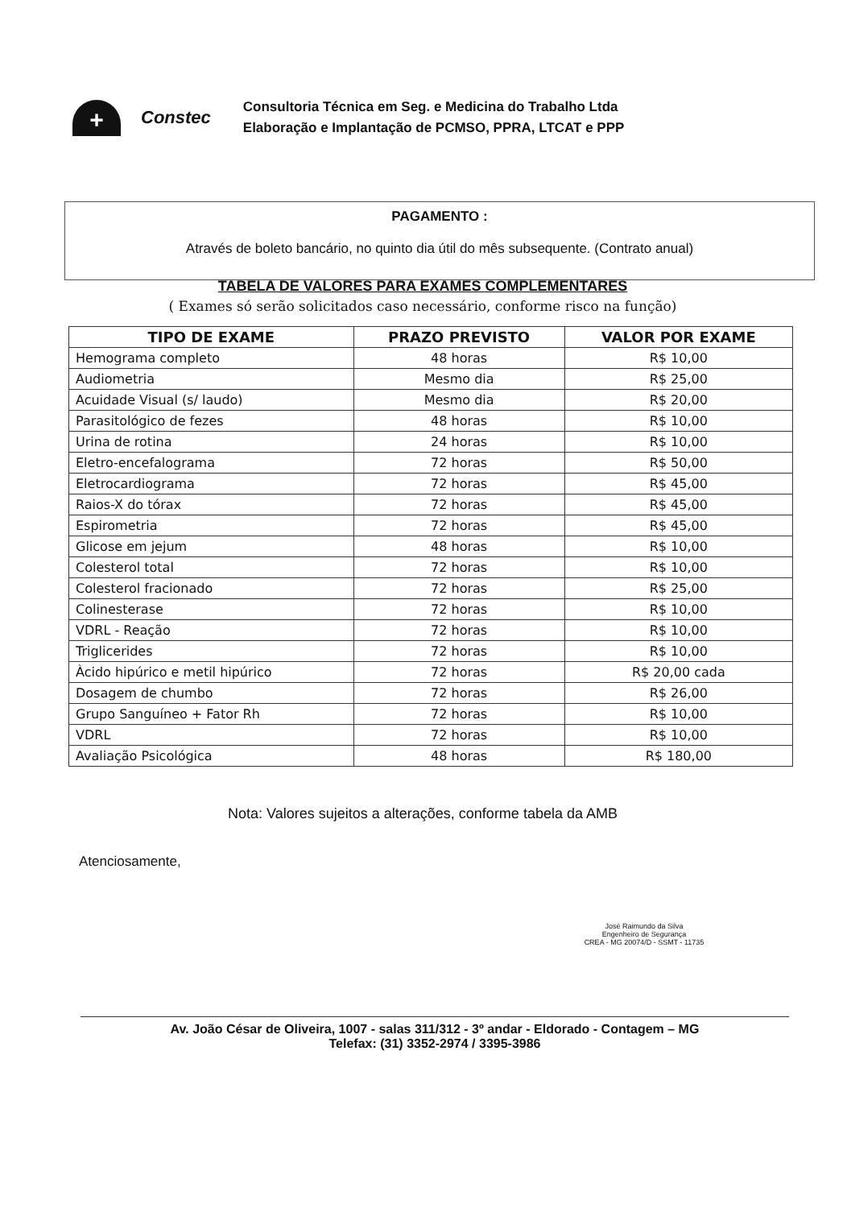+
Constec
Consultoria Técnica em Seg. e Medicina do Trabalho Ltda
Elaboração e Implantação de PCMSO, PPRA, LTCAT e PPP
PAGAMENTO :
Através de boleto bancário, no quinto dia útil do mês subsequente. (Contrato anual)
TABELA DE VALORES PARA EXAMES COMPLEMENTARES
( Exames só serão solicitados caso necessário, conforme risco na função)
| TIPO DE EXAME | PRAZO PREVISTO | VALOR POR EXAME |
| --- | --- | --- |
| Hemograma completo | 48 horas | R$ 10,00 |
| Audiometria | Mesmo dia | R$ 25,00 |
| Acuidade Visual (s/ laudo) | Mesmo dia | R$ 20,00 |
| Parasitológico de fezes | 48 horas | R$ 10,00 |
| Urina de rotina | 24 horas | R$ 10,00 |
| Eletro-encefalograma | 72 horas | R$ 50,00 |
| Eletrocardiograma | 72 horas | R$ 45,00 |
| Raios-X do tórax | 72 horas | R$ 45,00 |
| Espirometria | 72 horas | R$ 45,00 |
| Glicose em jejum | 48 horas | R$ 10,00 |
| Colesterol total | 72 horas | R$ 10,00 |
| Colesterol fracionado | 72 horas | R$ 25,00 |
| Colinesterase | 72 horas | R$ 10,00 |
| VDRL - Reação | 72 horas | R$ 10,00 |
| Triglicerides | 72 horas | R$ 10,00 |
| Àcido hipúrico e metil hipúrico | 72 horas | R$ 20,00 cada |
| Dosagem de chumbo | 72 horas | R$ 26,00 |
| Grupo Sanguíneo + Fator Rh | 72 horas | R$ 10,00 |
| VDRL | 72 horas | R$ 10,00 |
| Avaliação Psicológica | 48 horas | R$ 180,00 |
Nota: Valores sujeitos a alterações, conforme tabela da AMB
Atenciosamente,
José Raimundo da Silva
Engenheiro de Segurança
CREA - MG 20074/D - SSMT - 11735
Av. João César de Oliveira, 1007 - salas 311/312 - 3º andar - Eldorado - Contagem – MG
Telefax: (31) 3352-2974 / 3395-3986